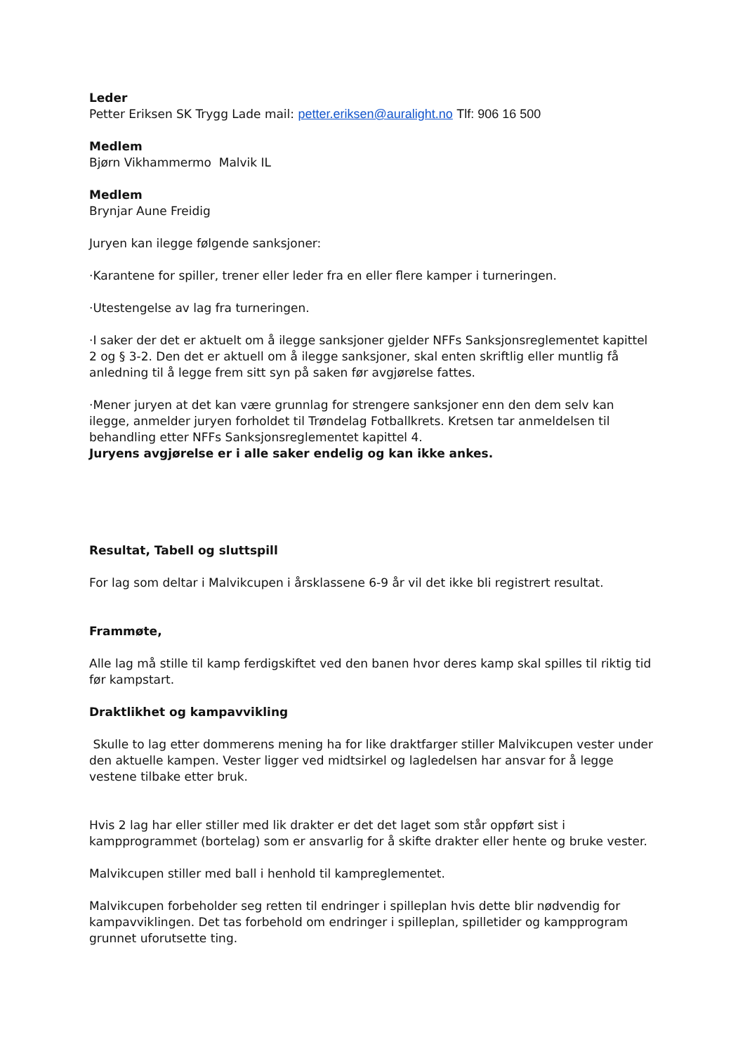Leder
Petter Eriksen SK Trygg Lade mail: petter.eriksen@auralight.no Tlf: 906 16 500
Medlem
Bjørn Vikhammermo Malvik IL
Medlem
Brynjar Aune Freidig
Juryen kan ilegge følgende sanksjoner:
·Karantene for spiller, trener eller leder fra en eller flere kamper i turneringen.
·Utestengelse av lag fra turneringen.
·I saker der det er aktuelt om å ilegge sanksjoner gjelder NFFs Sanksjonsreglementet kapittel 2 og § 3-2. Den det er aktuell om å ilegge sanksjoner, skal enten skriftlig eller muntlig få anledning til å legge frem sitt syn på saken før avgjørelse fattes.
·Mener juryen at det kan være grunnlag for strengere sanksjoner enn den dem selv kan ilegge, anmelder juryen forholdet til Trøndelag Fotballkrets. Kretsen tar anmeldelsen til behandling etter NFFs Sanksjonsreglementet kapittel 4.
Juryens avgjørelse er i alle saker endelig og kan ikke ankes.
Resultat, Tabell og sluttspill
For lag som deltar i Malvikcupen i årsklassene 6-9 år vil det ikke bli registrert resultat.
Frammøte,
Alle lag må stille til kamp ferdigskiftet ved den banen hvor deres kamp skal spilles til riktig tid før kampstart.
Draktlikhet og kampavvikling
Skulle to lag etter dommerens mening ha for like draktfarger stiller Malvikcupen vester under den aktuelle kampen. Vester ligger ved midtsirkel og lagledelsen har ansvar for å legge vestene tilbake etter bruk.
Hvis 2 lag har eller stiller med lik drakter er det det laget som står oppført sist i kampprogrammet (bortelag) som er ansvarlig for å skifte drakter eller hente og bruke vester.
Malvikcupen stiller med ball i henhold til kampreglementet.
Malvikcupen forbeholder seg retten til endringer i spilleplan hvis dette blir nødvendig for kampavviklingen. Det tas forbehold om endringer i spilleplan, spilletider og kampprogram grunnet uforutsette ting.